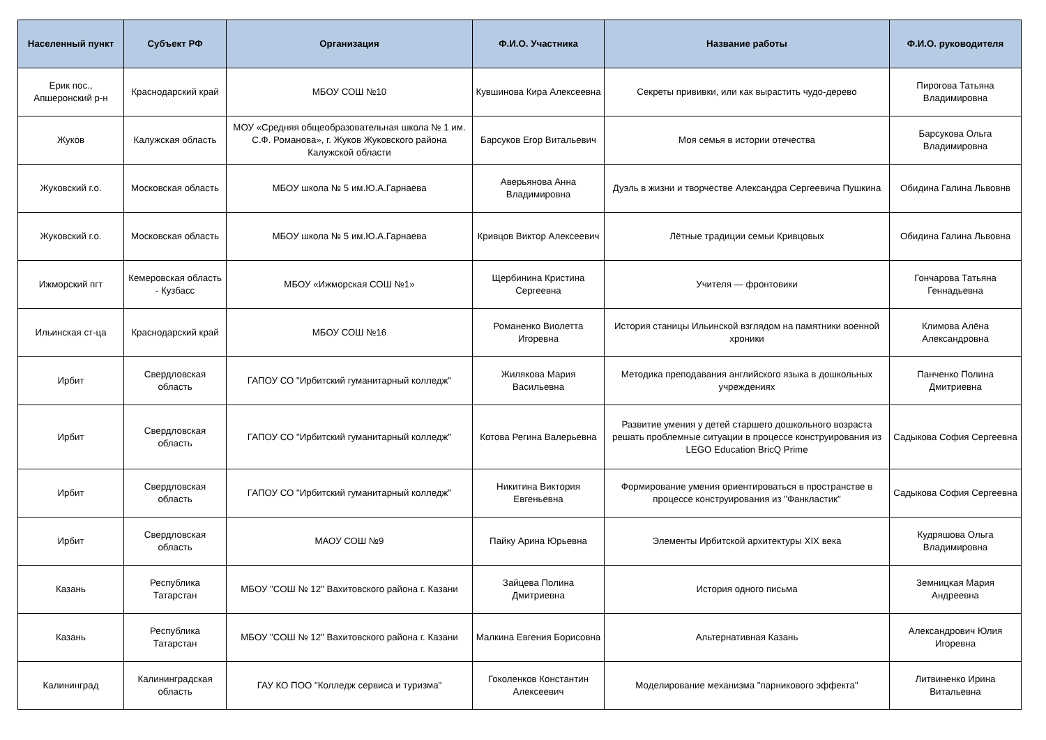| Населенный пункт | Субъект РФ | Организация | Ф.И.О. Участника | Название работы | Ф.И.О. руководителя |
| --- | --- | --- | --- | --- | --- |
| Ерик пос., Апшеронский р-н | Краснодарский край | МБОУ СОШ №10 | Кувшинова Кира Алексеевна | Секреты прививки, или как вырастить чудо-дерево | Пирогова Татьяна Владимировна |
| Жуков | Калужская область | МОУ «Средняя общеобразовательная школа № 1 им. С.Ф. Романова», г. Жуков Жуковского района Калужской области | Барсуков Егор Витальевич | Моя семья в истории отечества | Барсукова Ольга Владимировна |
| Жуковский г.о. | Московская область | МБОУ школа № 5 им.Ю.А.Гарнаева | Аверьянова Анна Владимировна | Дуэль в жизни и творчестве Александра Сергеевича Пушкина | Обидина Галина Львовнв |
| Жуковский г.о. | Московская область | МБОУ школа № 5 им.Ю.А.Гарнаева | Кривцов Виктор Алексеевич | Лётные традиции семьи Кривцовых | Обидина Галина Львовна |
| Ижморский пгт | Кемеровская область - Кузбасс | МБОУ «Ижморская СОШ №1» | Щербинина Кристина Сергеевна | Учителя — фронтовики | Гончарова Татьяна Геннадьевна |
| Ильинская ст-ца | Краснодарский край | МБОУ СОШ №16 | Романенко Виолетта Игоревна | История станицы Ильинской взглядом на памятники военной хроники | Климова Алёна Александровна |
| Ирбит | Свердловская область | ГАПОУ СО "Ирбитский гуманитарный колледж" | Жилякова Мария Васильевна | Методика преподавания английского языка в дошкольных учреждениях | Панченко Полина Дмитриевна |
| Ирбит | Свердловская область | ГАПОУ СО "Ирбитский гуманитарный колледж" | Котова Регина Валерьевна | Развитие умения у детей старшего дошкольного возраста решать проблемные ситуации в процессе конструирования из LEGO Education BricQ Prime | Садыкова София Сергеевна |
| Ирбит | Свердловская область | ГАПОУ СО "Ирбитский гуманитарный колледж" | Никитина Виктория Евгеньевна | Формирование умения ориентироваться в пространстве в процессе конструирования из "Фанкластик" | Садыкова София Сергеевна |
| Ирбит | Свердловская область | МАОУ СОШ №9 | Пайку Арина Юрьевна | Элементы Ирбитской архитектуры XIX века | Кудряшова Ольга Владимировна |
| Казань | Республика Татарстан | МБОУ "СОШ № 12" Вахитовского района г. Казани | Зайцева Полина Дмитриевна | История одного письма | Земницкая Мария Андреевна |
| Казань | Республика Татарстан | МБОУ "СОШ № 12" Вахитовского района г. Казани | Малкина Евгения Борисовна | Альтернативная Казань | Александрович Юлия Игоревна |
| Калининград | Калининградская область | ГАУ КО ПОО "Колледж сервиса и туризма" | Гоколенков Константин Алексеевич | Моделирование механизма "парникового эффекта" | Литвиненко Ирина Витальевна |